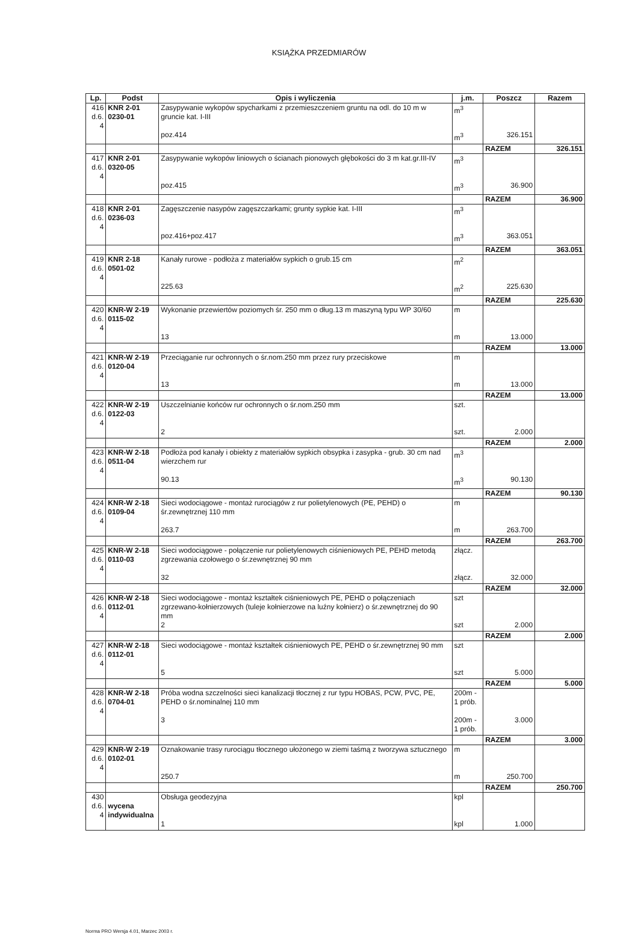KSIĄŻKA PRZEDMIARÓW
| Lp. | Podst | Opis i wyliczenia | j.m. | Poszcz | Razem |
| --- | --- | --- | --- | --- | --- |
| 416 d.6. 4 | KNR 2-01 0230-01 | Zasypywanie wykopów spycharkami z przemieszczeniem gruntu na odl. do 10 m w gruncie kat. I-III | m<sup>3</sup> | | |
| | | poz.414 | m<sup>3</sup> | 326.151 | |
| | | | | RAZEM | 326.151 |
| 417 d.6. 4 | KNR 2-01 0320-05 | Zasypywanie wykopów liniowych o ścianach pionowych głębokości do 3 m kat.gr.III-IV | m<sup>3</sup> | | |
| | | poz.415 | m<sup>3</sup> | 36.900 | |
| | | | | RAZEM | 36.900 |
| 418 d.6. 4 | KNR 2-01 0236-03 | Zagęszczenie nasypów zagęszczarkami; grunty sypkie kat. I-III | m<sup>3</sup> | | |
| | | poz.416+poz.417 | m<sup>3</sup> | 363.051 | |
| | | | | RAZEM | 363.051 |
| 419 d.6. 4 | KNR 2-18 0501-02 | Kanały rurowe - podłoża z materiałów sypkich o grub.15 cm | m<sup>2</sup> | | |
| | | 225.63 | m<sup>2</sup> | 225.630 | |
| | | | | RAZEM | 225.630 |
| 420 d.6. 4 | KNR-W 2-19 0115-02 | Wykonanie przewiertów poziomych śr. 250 mm o dług.13 m maszyną typu WP 30/60 | m | | |
| | | 13 | m | 13.000 | |
| | | | | RAZEM | 13.000 |
| 421 d.6. 4 | KNR-W 2-19 0120-04 | Przeciąganie rur ochronnych o śr.nom.250 mm przez rury przeciskowe | m | | |
| | | 13 | m | 13.000 | |
| | | | | RAZEM | 13.000 |
| 422 d.6. 4 | KNR-W 2-19 0122-03 | Uszczelnianie końców rur ochronnych o śr.nom.250 mm | szt. | | |
| | | 2 | szt. | 2.000 | |
| | | | | RAZEM | 2.000 |
| 423 d.6. 4 | KNR-W 2-18 0511-04 | Podłoża pod kanały i obiekty z materiałów sypkich obsypka i zasypka - grub. 30 cm nad wierzchem rur | m<sup>3</sup> | | |
| | | 90.13 | m<sup>3</sup> | 90.130 | |
| | | | | RAZEM | 90.130 |
| 424 d.6. 4 | KNR-W 2-18 0109-04 | Sieci wodociągowe - montaż rurociągów z rur polietylenowych (PE, PEHD) o śr.zewnętrznej 110 mm | m | | |
| | | 263.7 | m | 263.700 | |
| | | | | RAZEM | 263.700 |
| 425 d.6. 4 | KNR-W 2-18 0110-03 | Sieci wodociągowe - połączenie rur polietylenowych ciśnieniowych PE, PEHD metodą zgrzewania czołowego o śr.zewnętrznej 90 mm | złącz. | | |
| | | 32 | złącz. | 32.000 | |
| | | | | RAZEM | 32.000 |
| 426 d.6. 4 | KNR-W 2-18 0112-01 | Sieci wodociągowe - montaż kształtek ciśnieniowych PE, PEHD o połączeniach zgrzewano-kołnierzowych (tuleje kołnierzowe na luźny kołnierz) o śr.zewnętrznej do 90 mm | szt | | |
| | | 2 | szt | 2.000 | |
| | | | | RAZEM | 2.000 |
| 427 d.6. 4 | KNR-W 2-18 0112-01 | Sieci wodociągowe - montaż kształtek ciśnieniowych PE, PEHD o śr.zewnętrznej 90 mm | szt | | |
| | | 5 | szt | 5.000 | |
| | | | | RAZEM | 5.000 |
| 428 d.6. 4 | KNR-W 2-18 0704-01 | Próba wodna szczelności sieci kanalizacji tłocznej z rur typu HOBAS, PCW, PVC, PE, PEHD o śr.nominalnej 110 mm | 200m - 1 prób. | | |
| | | 3 | 200m - 1 prób. | 3.000 | |
| | | | | RAZEM | 3.000 |
| 429 d.6. 4 | KNR-W 2-19 0102-01 | Oznakowanie trasy rurociągu tłocznego ułożonego w ziemi taśmą z tworzywa sztucznego | m | | |
| | | 250.7 | m | 250.700 | |
| | | | | RAZEM | 250.700 |
| 430 d.6. 4 | wycena indywidualna | Obsługa geodezyjna | kpl | | |
| | | 1 | kpl | 1.000 | |
Norma PRO Wersja 4.01, Marzec 2003 r.